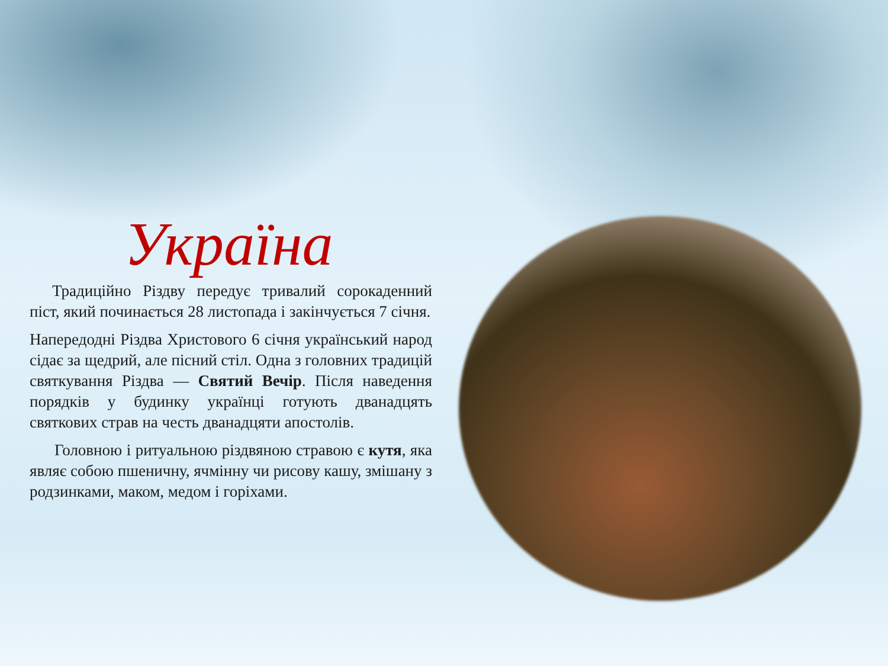Україна
Традиційно Різдву передує тривалий сорокаденний піст, який починається 28 листопада і закінчується 7 січня.
Напередодні Різдва Христового 6 січня український народ сідає за щедрий, але пісний стіл. Одна з головних традицій святкування Різдва — Святий Вечір. Після наведення порядків у будинку українці готують дванадцять святкових страв на честь дванадцяти апостолів.
Головною і ритуальною різдвяною стравою є кутя, яка являє собою пшеничну, ячмінну чи рисову кашу, змішану з родзинками, маком, медом і горіхами.